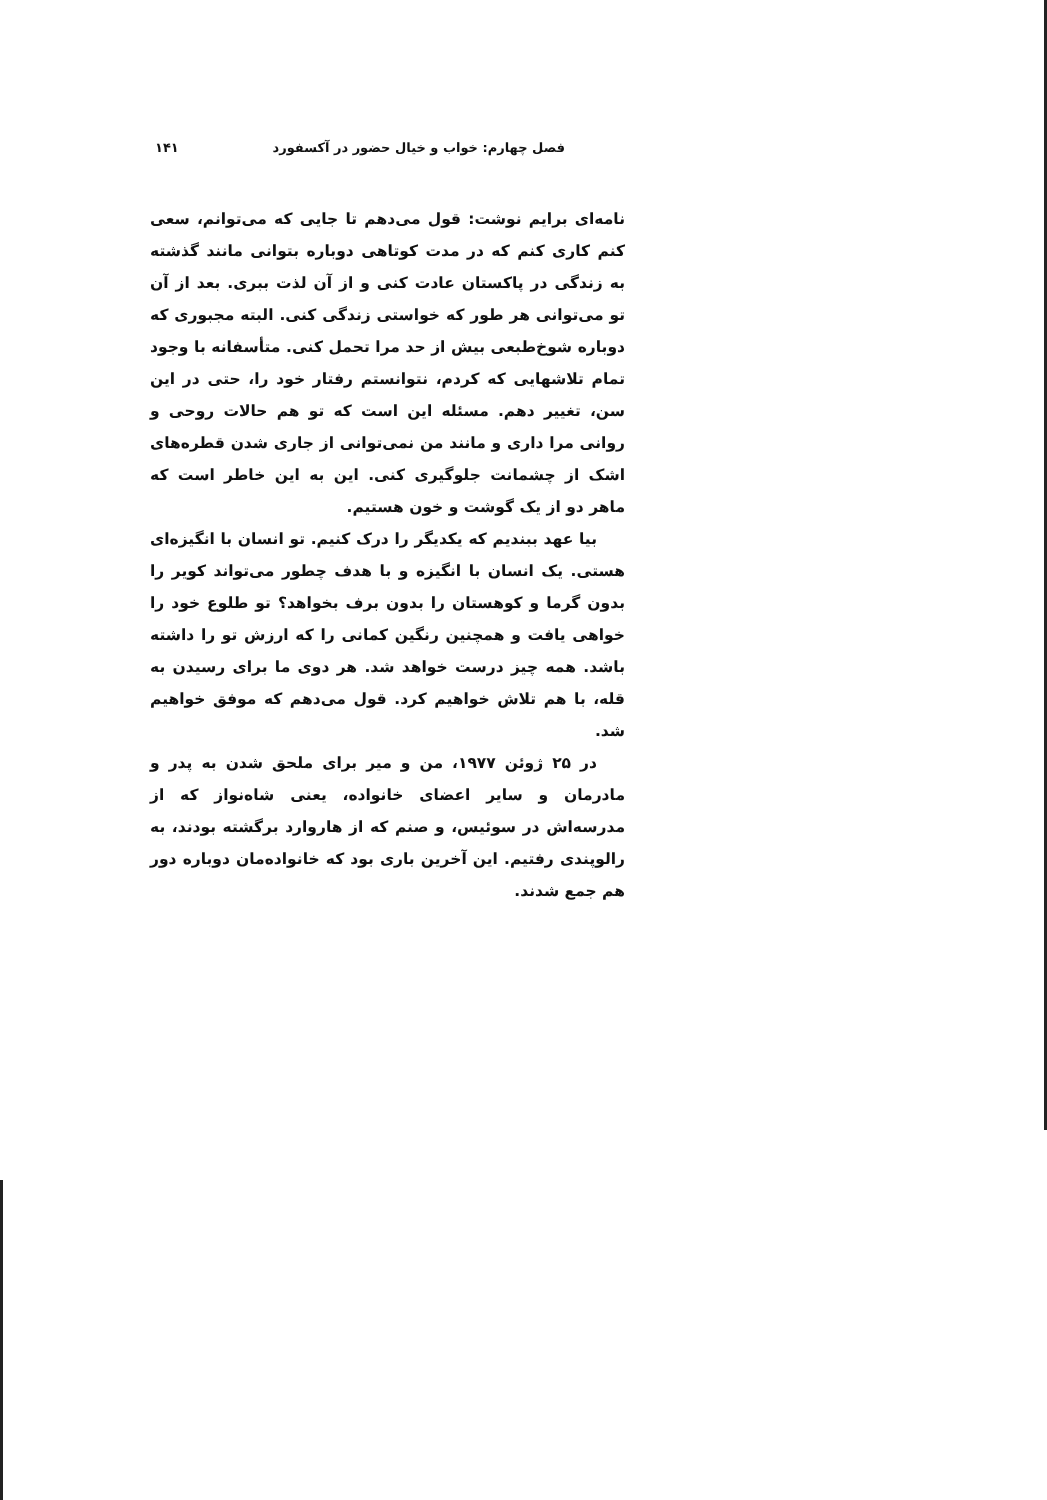فصل چهارم: خواب و خیال حضور در آکسفورد ۱۴۱
نامه‌ای برایم نوشت: قول می‌دهم تا جایی که می‌توانم، سعی کنم کاری کنم که در مدت کوتاهی دوباره بتوانی مانند گذشته به زندگی در پاکستان عادت کنی و از آن لذت ببری. بعد از آن تو می‌توانی هر طور که خواستی زندگی کنی. البته مجبوری که دوباره شوخ‌طبعی بیش از حد مرا تحمل کنی. متأسفانه با وجود تمام تلاشهایی که کردم، نتوانستم رفتار خود را، حتی در این سن، تغییر دهم. مسئله این است که تو هم حالات روحی و روانی مرا داری و مانند من نمی‌توانی از جاری شدن قطره‌های اشک از چشمانت جلوگیری کنی. این به این خاطر است که ماهر دو از یک گوشت و خون هستیم.
بیا عهد ببندیم که یکدیگر را درک کنیم. تو انسان با انگیزه‌ای هستی. یک انسان با انگیزه و با هدف چطور می‌تواند کویر را بدون گرما و کوهستان را بدون برف بخواهد؟ تو طلوع خود را خواهی یافت و همچنین رنگین کمانی را که ارزش تو را داشته باشد. همه چیز درست خواهد شد. هر دوی ما برای رسیدن به قله، با هم تلاش خواهیم کرد. قول می‌دهم که موفق خواهیم شد.
در ۲۵ ژوئن ۱۹۷۷، من و میر برای ملحق شدن به پدر و مادرمان و سایر اعضای خانواده، یعنی شاه‌نواز که از مدرسه‌اش در سوئیس، و صنم که از هاروارد برگشته بودند، به رالوپندی رفتیم. این آخرین باری بود که خانواده‌مان دوباره دور هم جمع شدند.